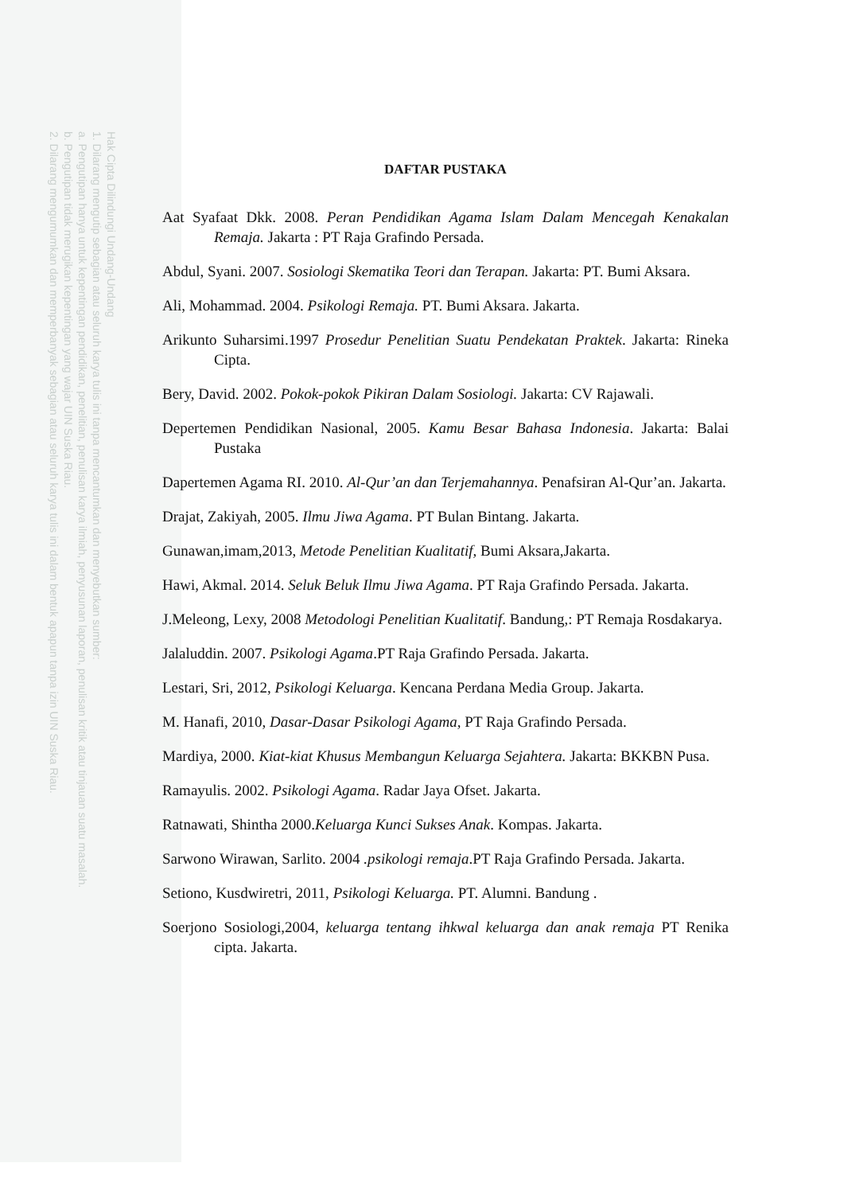Hak Cipta Dilindungi Undang-Undang
1. Dilarang mengutip sebagian atau seluruh karya tulis ini tanpa mencantumkan dan menyebutkan sumber:
a. Pengutipan hanya untuk kepentingan pendidikan, penelitian, penulisan karya ilmiah, penyusunan laporan, penulisan kritik atau tinjauan suatu masalah.
b. Pengutipan tidak merugikan kepentingan yang wajar UIN Suska Riau.
2. Dilarang mengumumkan dan memperbanyak sebagian atau seluruh karya tulis ini dalam bentuk apapun tanpa izin UIN Suska Riau.
DAFTAR PUSTAKA
Aat Syafaat Dkk. 2008. Peran Pendidikan Agama Islam Dalam Mencegah Kenakalan Remaja. Jakarta : PT Raja Grafindo Persada.
Abdul, Syani. 2007. Sosiologi Skematika Teori dan Terapan. Jakarta: PT. Bumi Aksara.
Ali, Mohammad. 2004. Psikologi Remaja. PT. Bumi Aksara. Jakarta.
Arikunto Suharsimi.1997 Prosedur Penelitian Suatu Pendekatan Praktek. Jakarta: Rineka Cipta.
Bery, David. 2002. Pokok-pokok Pikiran Dalam Sosiologi. Jakarta: CV Rajawali.
Depertemen Pendidikan Nasional, 2005. Kamu Besar Bahasa Indonesia. Jakarta: Balai Pustaka
Dapertemen Agama RI. 2010. Al-Qur’an dan Terjemahannya. Penafsiran Al-Qur’an. Jakarta.
Drajat, Zakiyah, 2005. Ilmu Jiwa Agama. PT Bulan Bintang. Jakarta.
Gunawan,imam,2013, Metode Penelitian Kualitatif, Bumi Aksara,Jakarta.
Hawi, Akmal. 2014. Seluk Beluk Ilmu Jiwa Agama. PT Raja Grafindo Persada. Jakarta.
J.Meleong, Lexy, 2008 Metodologi Penelitian Kualitatif. Bandung,: PT Remaja Rosdakarya.
Jalaluddin. 2007. Psikologi Agama.PT Raja Grafindo Persada. Jakarta.
Lestari, Sri, 2012, Psikologi Keluarga. Kencana Perdana Media Group. Jakarta.
M. Hanafi, 2010, Dasar-Dasar Psikologi Agama, PT Raja Grafindo Persada.
Mardiya, 2000. Kiat-kiat Khusus Membangun Keluarga Sejahtera. Jakarta: BKKBN Pusa.
Ramayulis. 2002. Psikologi Agama. Radar Jaya Ofset. Jakarta.
Ratnawati, Shintha 2000.Keluarga Kunci Sukses Anak. Kompas. Jakarta.
Sarwono Wirawan, Sarlito. 2004 .psikologi remaja.PT Raja Grafindo Persada. Jakarta.
Setiono, Kusdwiretri, 2011, Psikologi Keluarga. PT. Alumni. Bandung .
Soerjono Sosiologi,2004, keluarga tentang ihkwal keluarga dan anak remaja PT Renika cipta. Jakarta.